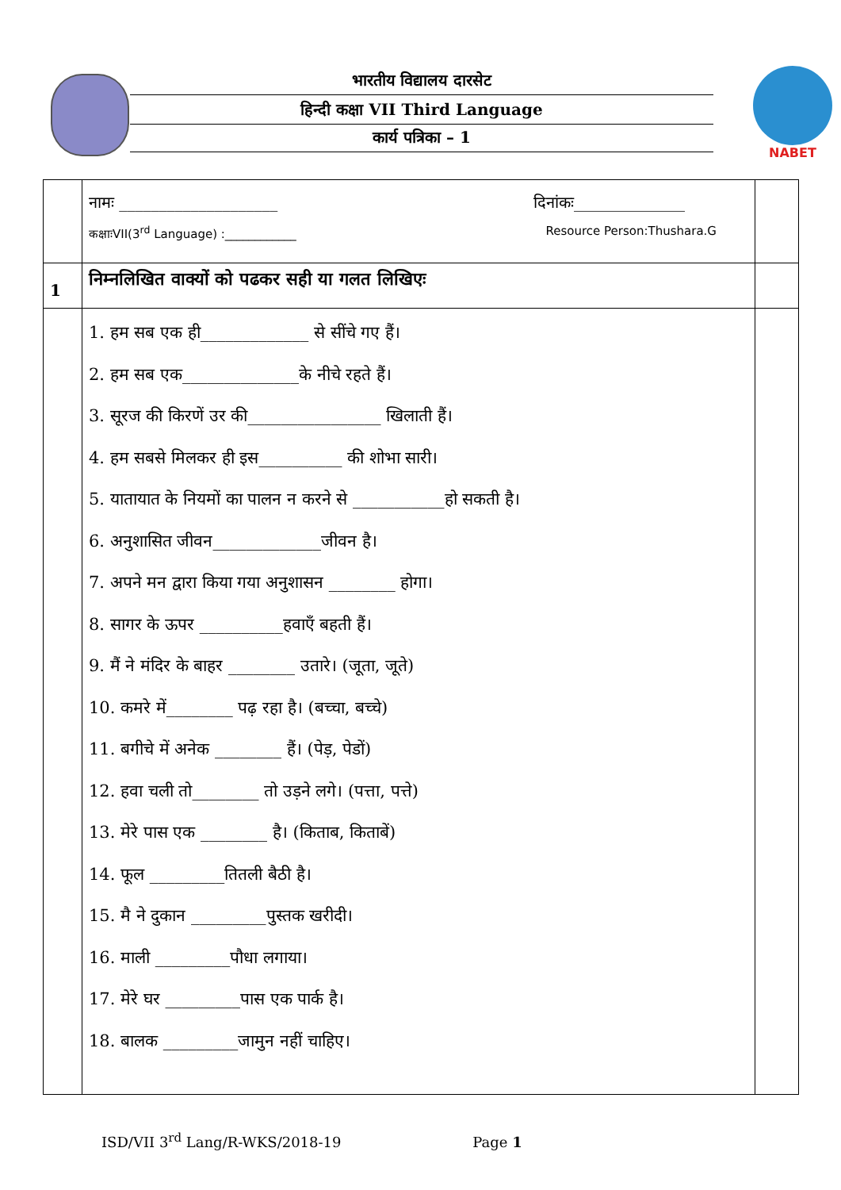भारतीय विद्यालय दारसेट
हिन्दी कक्षा VII Third Language
कार्य पत्रिका – 1
NABET
| | नामः ____________________ दिनांकः______________ कक्षाःVII(3<sup>rd</sup> Language) :____________ Resource Person:Thushara.G | |
| 1 | निम्नलिखित वाक्यों को पढकर सही या गलत लिखिएः | |
| | 1. हम सब एक ही_____________ से सींचे गए हैं। 2. हम सब एक______________के नीचे रहते हैं। 3. सूरज की किरणें उर की________________ खिलाती हैं। 4. हम सबसे मिलकर ही इस__________ की शोभा सारी। 5. यातायात के नियमों का पालन न करने से ___________हो सकती है। 6. अनुशासित जीवन_____________जीवन है। 7. अपने मन द्वारा किया गया अनुशासन ________ होगा। 8. सागर के ऊपर __________हवाएँ बहती हैं। 9. मैं ने मंदिर के बाहर ________ उतारे। (जूता, जूते) 10. कमरे में________ पढ़ रहा है। (बच्चा, बच्चे) 11. बगीचे में अनेक ________ हैं। (पेड़, पेडों) 12. हवा चली तो________ तो उड़ने लगे। (पत्ता, पत्ते) 13. मेरे पास एक ________ है। (किताब, किताबें) 14. फूल _________तितली बैठी है। 15. मै ने दुकान _________पुस्तक खरीदी। 16. माली _________पौधा लगाया। 17. मेरे घर _________पास एक पार्क है। 18. बालक _________जामुन नहीं चाहिए। | |
ISD/VII 3<sup>rd</sup> Lang/R-WKS/2018-19 Page 1